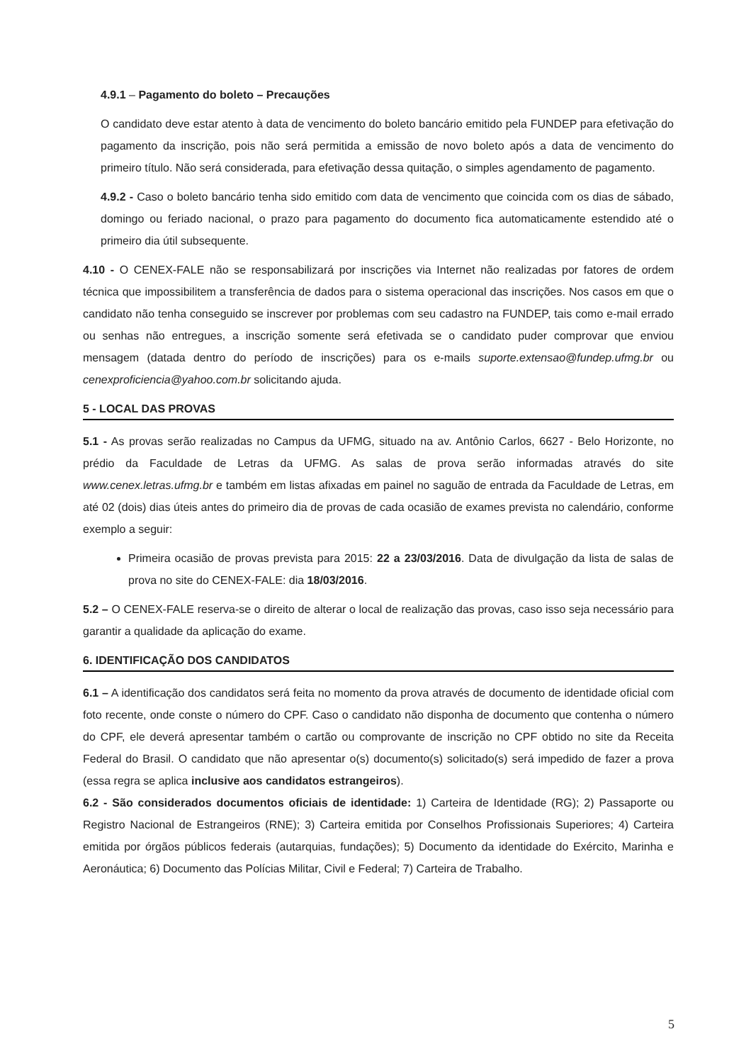4.9.1 – Pagamento do boleto – Precauções
O candidato deve estar atento à data de vencimento do boleto bancário emitido pela FUNDEP para efetivação do pagamento da inscrição, pois não será permitida a emissão de novo boleto após a data de vencimento do primeiro título. Não será considerada, para efetivação dessa quitação, o simples agendamento de pagamento.
4.9.2 - Caso o boleto bancário tenha sido emitido com data de vencimento que coincida com os dias de sábado, domingo ou feriado nacional, o prazo para pagamento do documento fica automaticamente estendido até o primeiro dia útil subsequente.
4.10 - O CENEX-FALE não se responsabilizará por inscrições via Internet não realizadas por fatores de ordem técnica que impossibilitem a transferência de dados para o sistema operacional das inscrições. Nos casos em que o candidato não tenha conseguido se inscrever por problemas com seu cadastro na FUNDEP, tais como e-mail errado ou senhas não entregues, a inscrição somente será efetivada se o candidato puder comprovar que enviou mensagem (datada dentro do período de inscrições) para os e-mails suporte.extensao@fundep.ufmg.br ou cenexproficiencia@yahoo.com.br solicitando ajuda.
5 - LOCAL DAS PROVAS
5.1 - As provas serão realizadas no Campus da UFMG, situado na av. Antônio Carlos, 6627 - Belo Horizonte, no prédio da Faculdade de Letras da UFMG. As salas de prova serão informadas através do site www.cenex.letras.ufmg.br e também em listas afixadas em painel no saguão de entrada da Faculdade de Letras, em até 02 (dois) dias úteis antes do primeiro dia de provas de cada ocasião de exames prevista no calendário, conforme exemplo a seguir:
Primeira ocasião de provas prevista para 2015: 22 a 23/03/2016. Data de divulgação da lista de salas de prova no site do CENEX-FALE: dia 18/03/2016.
5.2 – O CENEX-FALE reserva-se o direito de alterar o local de realização das provas, caso isso seja necessário para garantir a qualidade da aplicação do exame.
6. IDENTIFICAÇÃO DOS CANDIDATOS
6.1 – A identificação dos candidatos será feita no momento da prova através de documento de identidade oficial com foto recente, onde conste o número do CPF. Caso o candidato não disponha de documento que contenha o número do CPF, ele deverá apresentar também o cartão ou comprovante de inscrição no CPF obtido no site da Receita Federal do Brasil. O candidato que não apresentar o(s) documento(s) solicitado(s) será impedido de fazer a prova (essa regra se aplica inclusive aos candidatos estrangeiros).
6.2 - São considerados documentos oficiais de identidade: 1) Carteira de Identidade (RG); 2) Passaporte ou Registro Nacional de Estrangeiros (RNE); 3) Carteira emitida por Conselhos Profissionais Superiores; 4) Carteira emitida por órgãos públicos federais (autarquias, fundações); 5) Documento da identidade do Exército, Marinha e Aeronáutica; 6) Documento das Polícias Militar, Civil e Federal; 7) Carteira de Trabalho.
5